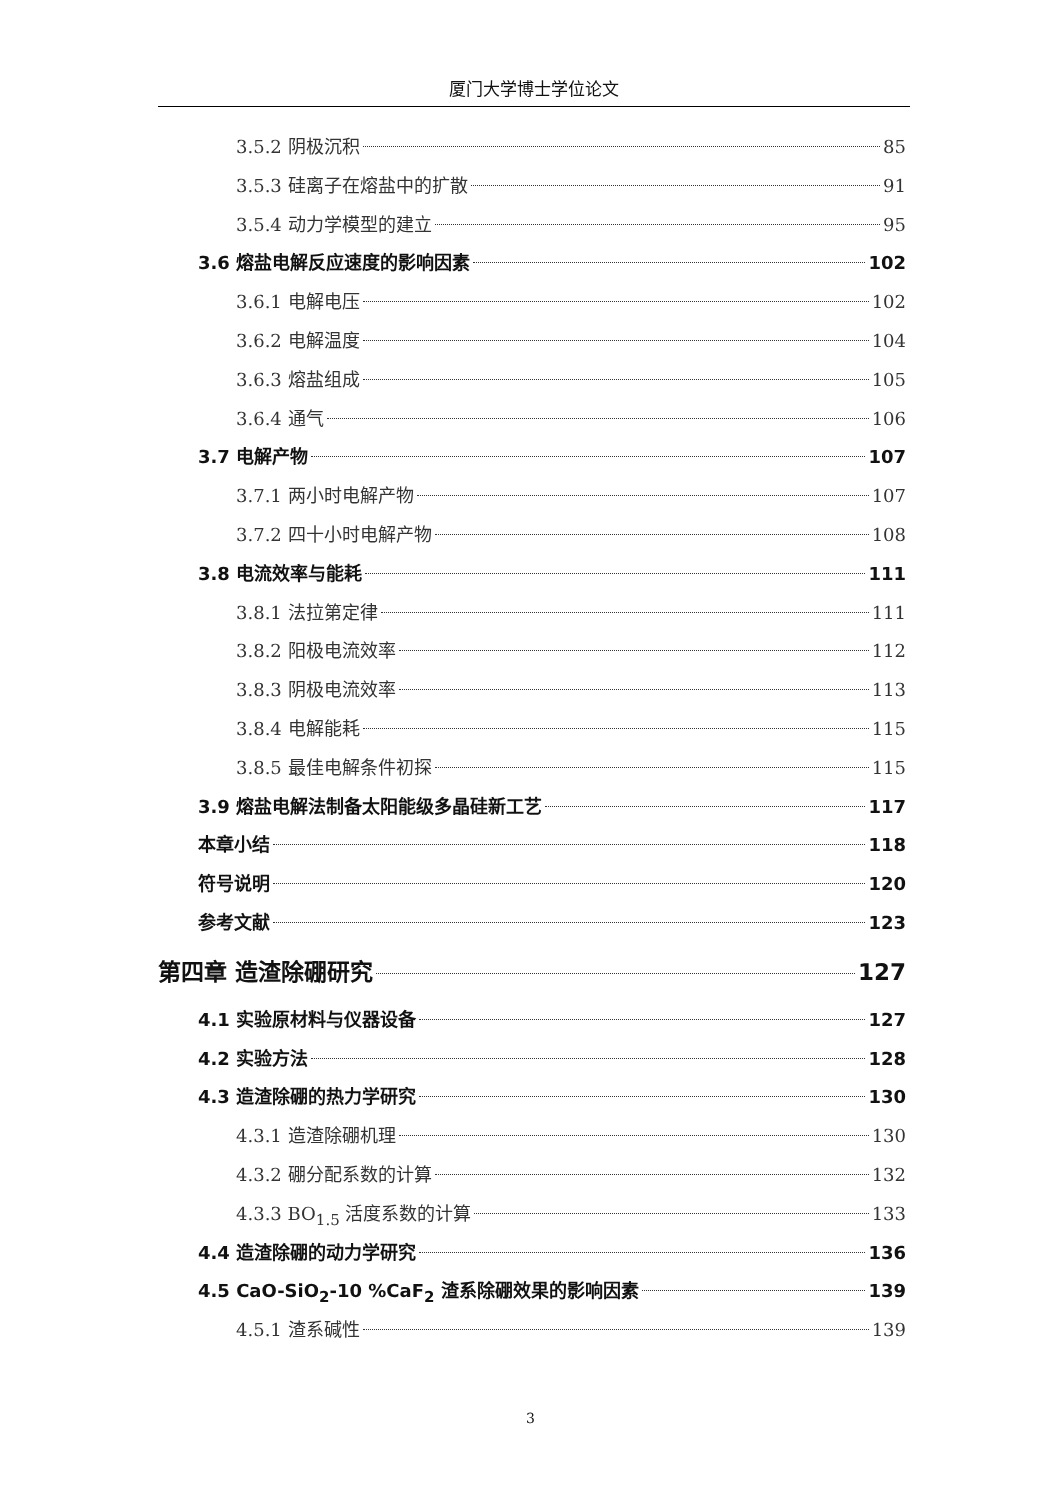厦门大学博士学位论文
3.5.2 阴极沉积 85
3.5.3 硅离子在熔盐中的扩散 91
3.5.4 动力学模型的建立 95
3.6 熔盐电解反应速度的影响因素 102
3.6.1 电解电压 102
3.6.2 电解温度 104
3.6.3 熔盐组成 105
3.6.4 通气 106
3.7 电解产物 107
3.7.1 两小时电解产物 107
3.7.2 四十小时电解产物 108
3.8 电流效率与能耗 111
3.8.1 法拉第定律 111
3.8.2 阳极电流效率 112
3.8.3 阴极电流效率 113
3.8.4 电解能耗 115
3.8.5 最佳电解条件初探 115
3.9 熔盐电解法制备太阳能级多晶硅新工艺 117
本章小结 118
符号说明 120
参考文献 123
第四章 造渣除硼研究 127
4.1 实验原材料与仪器设备 127
4.2 实验方法 128
4.3 造渣除硼的热力学研究 130
4.3.1 造渣除硼机理 130
4.3.2 硼分配系数的计算 132
4.3.3 BO<sub>1.5</sub> 活度系数的计算 133
4.4 造渣除硼的动力学研究 136
4.5 CaO-SiO<sub>2</sub>-10 %CaF<sub>2</sub> 渣系除硼效果的影响因素 139
4.5.1 渣系碱性 139
3